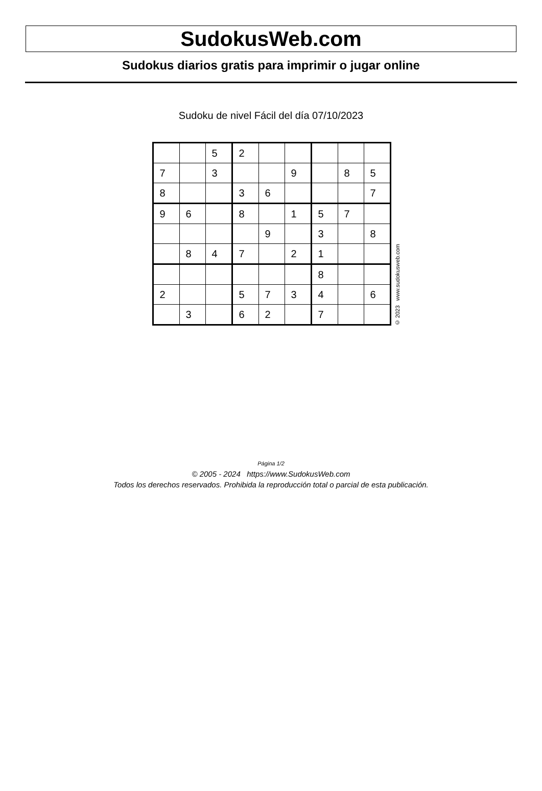SudokusWeb.com
Sudokus diarios gratis para imprimir o jugar online
Sudoku de nivel Fácil del día 07/10/2023
| | | 5 | 2 | | | | | |
| 7 | | 3 | | | 9 | | 8 | 5 |
| 8 | | | 3 | 6 | | | | 7 |
| 9 | 6 | | 8 | | 1 | 5 | 7 | |
| | | | | 9 | | 3 | | 8 |
| | 8 | 4 | 7 | | 2 | 1 | | |
| | | | | | | 8 | | |
| 2 | | | 5 | 7 | 3 | 4 | | 6 |
| | 3 | | 6 | 2 | | 7 | | |
© 2023 www.sudokusweb.com
Página 1/2
© 2005 - 2024 https://www.SudokusWeb.com
Todos los derechos reservados. Prohibida la reproducción total o parcial de esta publicación.